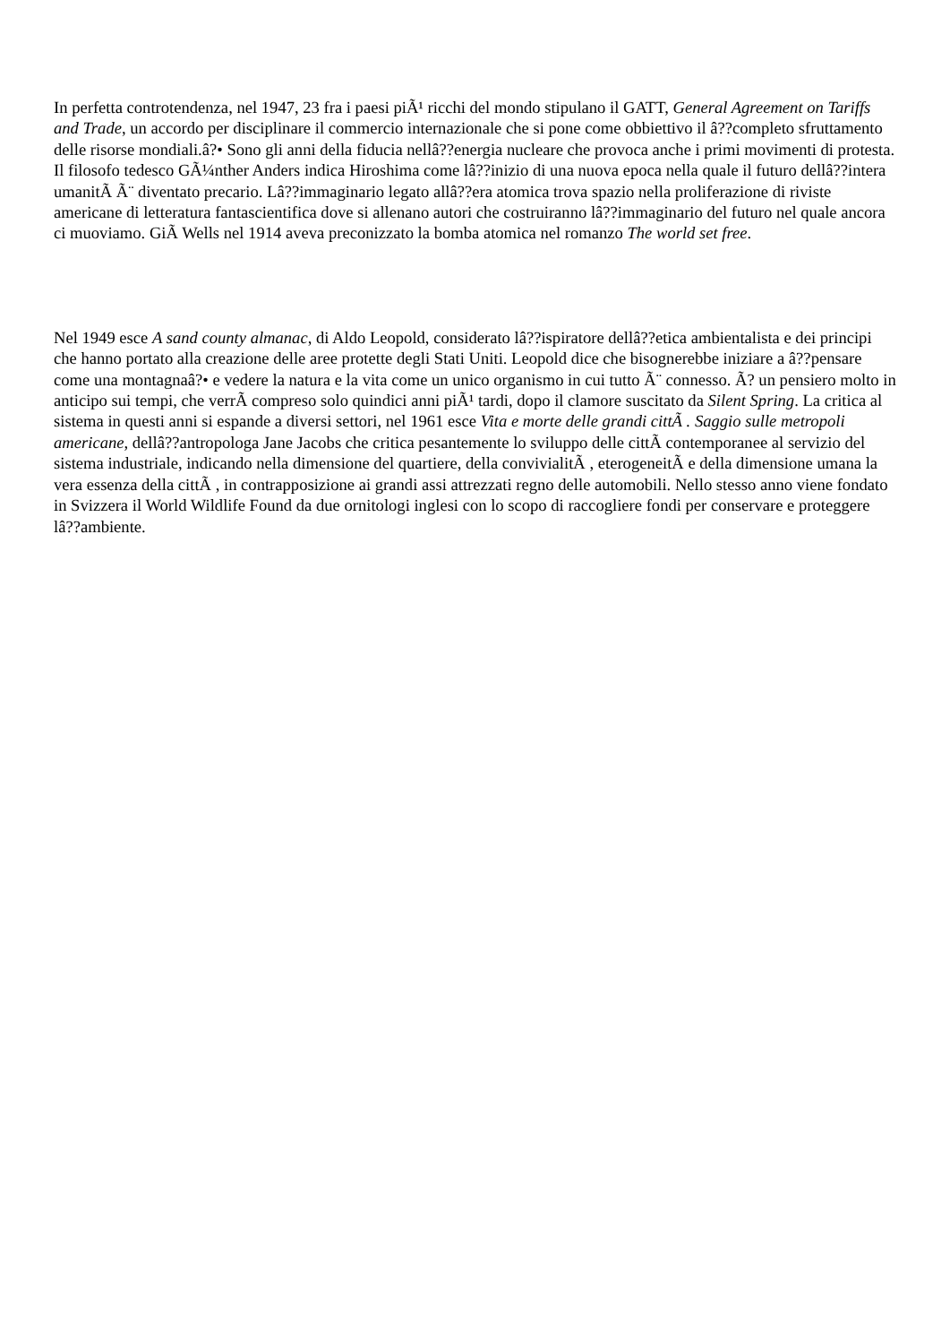In perfetta controtendenza, nel 1947, 23 fra i paesi piÃ¹ ricchi del mondo stipulano il GATT, General Agreement on Tariffs and Trade, un accordo per disciplinare il commercio internazionale che si pone come obbiettivo il â??completo sfruttamento delle risorse mondiali.â?• Sono gli anni della fiducia nellâ??energia nucleare che provoca anche i primi movimenti di protesta. Il filosofo tedesco GÃ¼nther Anders indica Hiroshima come lâ??inizio di una nuova epoca nella quale il futuro dellâ??intera umanitÃ Ã¨ diventato precario. Lâ??immaginario legato allâ??era atomica trova spazio nella proliferazione di riviste americane di letteratura fantascientifica dove si allenano autori che costruiranno lâ??immaginario del futuro nel quale ancora ci muoviamo. GiÃ Wells nel 1914 aveva preconizzato la bomba atomica nel romanzo The world set free.
Nel 1949 esce A sand county almanac, di Aldo Leopold, considerato lâ??ispiratore dellâ??etica ambientalista e dei principi che hanno portato alla creazione delle aree protette degli Stati Uniti. Leopold dice che bisognerebbe iniziare a â??pensare come una montagnaâ?• e vedere la natura e la vita come un unico organismo in cui tutto Ã¨ connesso. Ã? un pensiero molto in anticipo sui tempi, che verrÃ compreso solo quindici anni piÃ¹ tardi, dopo il clamore suscitato da Silent Spring. La critica al sistema in questi anni si espande a diversi settori, nel 1961 esce Vita e morte delle grandi cittÃ . Saggio sulle metropoli americane, dellâ??antropologa Jane Jacobs che critica pesantemente lo sviluppo delle cittÃ contemporanee al servizio del sistema industriale, indicando nella dimensione del quartiere, della convivialitÃ , eterogeneitÃ e della dimensione umana la vera essenza della cittÃ , in contrapposizione ai grandi assi attrezzati regno delle automobili. Nello stesso anno viene fondato in Svizzera il World Wildlife Found da due ornitologi inglesi con lo scopo di raccogliere fondi per conservare e proteggere lâ??ambiente.